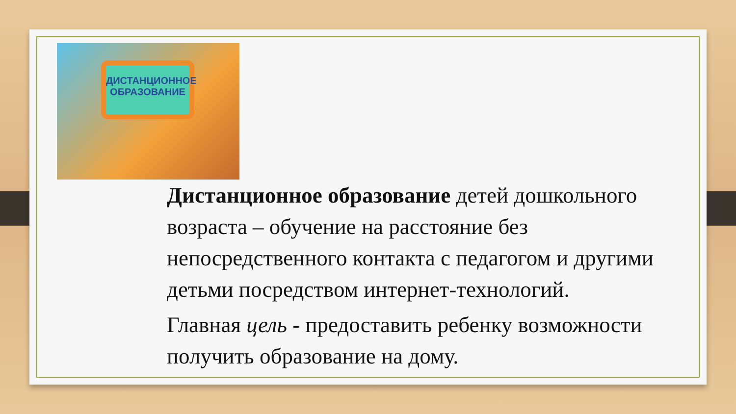ДИСТАНЦИОННОЕ ОБРАЗОВАНИЕ
Дистанционное образование детей дошкольного возраста – обучение на расстояние без непосредственного контакта с педагогом и другими детьми посредством интернет-технологий.
Главная цель - предоставить ребенку возможности получить образование на дому.